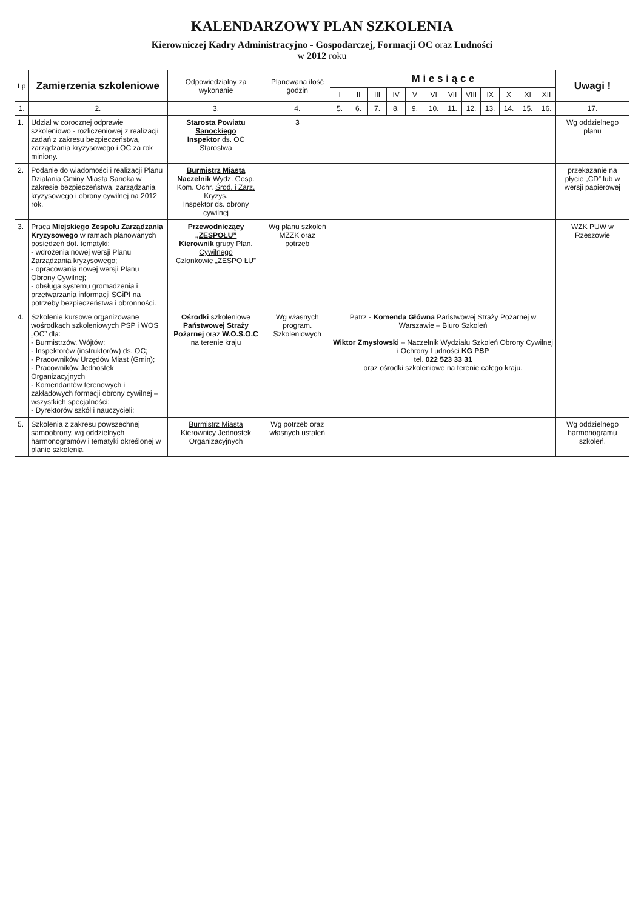KALENDARZOWY PLAN SZKOLENIA
Kierowniczej Kadry Administracyjno - Gospodarczej, Formacji OC oraz Ludności
w 2012 roku
| Lp | Zamierzenia szkoleniowe | Odpowiedzialny za wykonanie | Planowana ilość godzin | M i e s i ą c e | | | | | | | | | | | | Uwagi ! |
| --- | --- | --- | --- | --- | --- | --- | --- | --- | --- | --- | --- | --- | --- | --- | --- | --- |
| | | | | I | II | III | IV | V | VI | VII | VIII | IX | X | XI | XII | |
| 1. | 2. | 3. | 4. | 5. | 6. | 7. | 8. | 9. | 10. | 11. | 12. | 13. | 14. | 15. | 16. | 17. |
| 1. | Udział w corocznej odprawie szkoleniowo - rozliczeniowej z realizacji zadań z zakresu bezpieczeństwa, zarządzania kryzysowego i OC za rok miniony. | Starosta Powiatu Sanockiego Inspektor ds. OC Starostwa | 3 | | | | | | | | | | | | | Wg oddzielnego planu |
| 2. | Podanie do wiadomości i realizacji Planu Działania Gminy Miasta Sanoka w zakresie bezpieczeństwa, zarządzania kryzysowego i obrony cywilnej na 2012 rok. | Burmistrz Miasta Naczelnik Wydz. Gosp. Kom. Ochr. Środ. i Zarz. Kryzys. Inspektor ds. obrony cywilnej | | | | | | | | | | | | | | przekazanie na płycie „CD” lub w wersji papierowej |
| 3. | Praca Miejskiego Zespołu Zarządzania Kryzysowego w ramach planowanych posiedzeń dot. tematyki: - wdrożenia nowej wersji Planu Zarządzania kryzysowego; - opracowania nowej wersji Planu Obrony Cywilnej; - obsługa systemu gromadzenia i przetwarzania informacji SGiPI na potrzeby bezpieczeństwa i obronności. | Przewodniczący „ZESPOŁU” Kierownik grupy Plan. Cywilnego Członkowie „ZESPO ŁU” | Wg planu szkoleń MZZK oraz potrzeb | | | | | | | | | | | | | WZK PUW w Rzeszowie |
| 4. | Szkolenie kursowe organizowane wośrodkach szkoleniowych PSP i WOS „OC” dla: - Burmistrzów, Wójtów; - Inspektorów (instruktorów) ds. OC; - Pracowników Urzędów Miast (Gmin); - Pracowników Jednostek Organizacyjnych - Komendantów terenowych i zakładowych formacji obrony cywilnej – wszystkich specjalności; - Dyrektorów szkół i nauczycieli; | Ośrodki szkoleniowe Państwowej Straży Pożarnej oraz W.O.S.O.C na terenie kraju | Wg własnych program. Szkoleniowych | Patrz - Komenda Główna Państwowej Straży Pożarnej w Warszawie – Biuro Szkoleń Wiktor Zmysłowski – Naczelnik Wydziału Szkoleń Obrony Cywilnej i Ochrony Ludności KG PSP tel. 022 523 33 31 oraz ośrodki szkoleniowe na terenie całego kraju. | | | | | | | | | | | | |
| 5. | Szkolenia z zakresu powszechnej samoobrony, wg oddzielnych harmonogramów i tematyki określonej w planie szkolenia. | Burmistrz Miasta Kierownicy Jednostek Organizacyjnych | Wg potrzeb oraz własnych ustaleń | | | | | | | | | | | | | Wg oddzielnego harmonogramu szkoleń. |